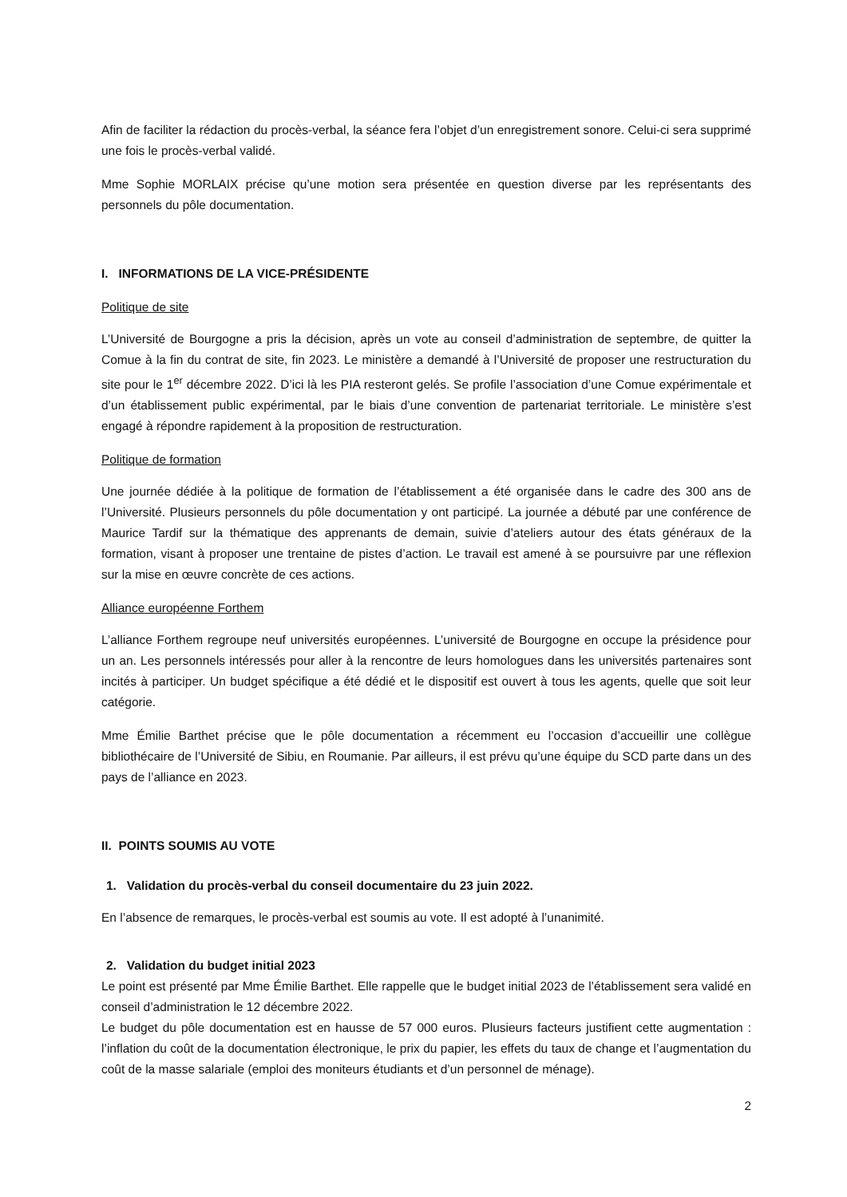Afin de faciliter la rédaction du procès-verbal, la séance fera l’objet d’un enregistrement sonore. Celui-ci sera supprimé une fois le procès-verbal validé.
Mme Sophie MORLAIX précise qu’une motion sera présentée en question diverse par les représentants des personnels du pôle documentation.
I. INFORMATIONS DE LA VICE-PRÉSIDENTE
Politique de site
L’Université de Bourgogne a pris la décision, après un vote au conseil d’administration de septembre, de quitter la Comue à la fin du contrat de site, fin 2023. Le ministère a demandé à l’Université de proposer une restructuration du site pour le 1<sup>er</sup> décembre 2022. D’ici là les PIA resteront gelés. Se profile l’association d’une Comue expérimentale et d’un établissement public expérimental, par le biais d’une convention de partenariat territoriale. Le ministère s’est engagé à répondre rapidement à la proposition de restructuration.
Politique de formation
Une journée dédiée à la politique de formation de l’établissement a été organisée dans le cadre des 300 ans de l’Université. Plusieurs personnels du pôle documentation y ont participé. La journée a débuté par une conférence de Maurice Tardif sur la thématique des apprenants de demain, suivie d’ateliers autour des états généraux de la formation, visant à proposer une trentaine de pistes d’action. Le travail est amené à se poursuivre par une réflexion sur la mise en œuvre concrète de ces actions.
Alliance européenne Forthem
L’alliance Forthem regroupe neuf universités européennes. L’université de Bourgogne en occupe la présidence pour un an. Les personnels intéressés pour aller à la rencontre de leurs homologues dans les universités partenaires sont incités à participer. Un budget spécifique a été dédié et le dispositif est ouvert à tous les agents, quelle que soit leur catégorie.
Mme Émilie Barthet précise que le pôle documentation a récemment eu l’occasion d’accueillir une collègue bibliothécaire de l’Université de Sibiu, en Roumanie. Par ailleurs, il est prévu qu’une équipe du SCD parte dans un des pays de l’alliance en 2023.
II. POINTS SOUMIS AU VOTE
1. Validation du procès-verbal du conseil documentaire du 23 juin 2022.
En l’absence de remarques, le procès-verbal est soumis au vote. Il est adopté à l’unanimité.
2. Validation du budget initial 2023
Le point est présenté par Mme Émilie Barthet. Elle rappelle que le budget initial 2023 de l’établissement sera validé en conseil d’administration le 12 décembre 2022.
Le budget du pôle documentation est en hausse de 57 000 euros. Plusieurs facteurs justifient cette augmentation : l’inflation du coût de la documentation électronique, le prix du papier, les effets du taux de change et l’augmentation du coût de la masse salariale (emploi des moniteurs étudiants et d’un personnel de ménage).
2